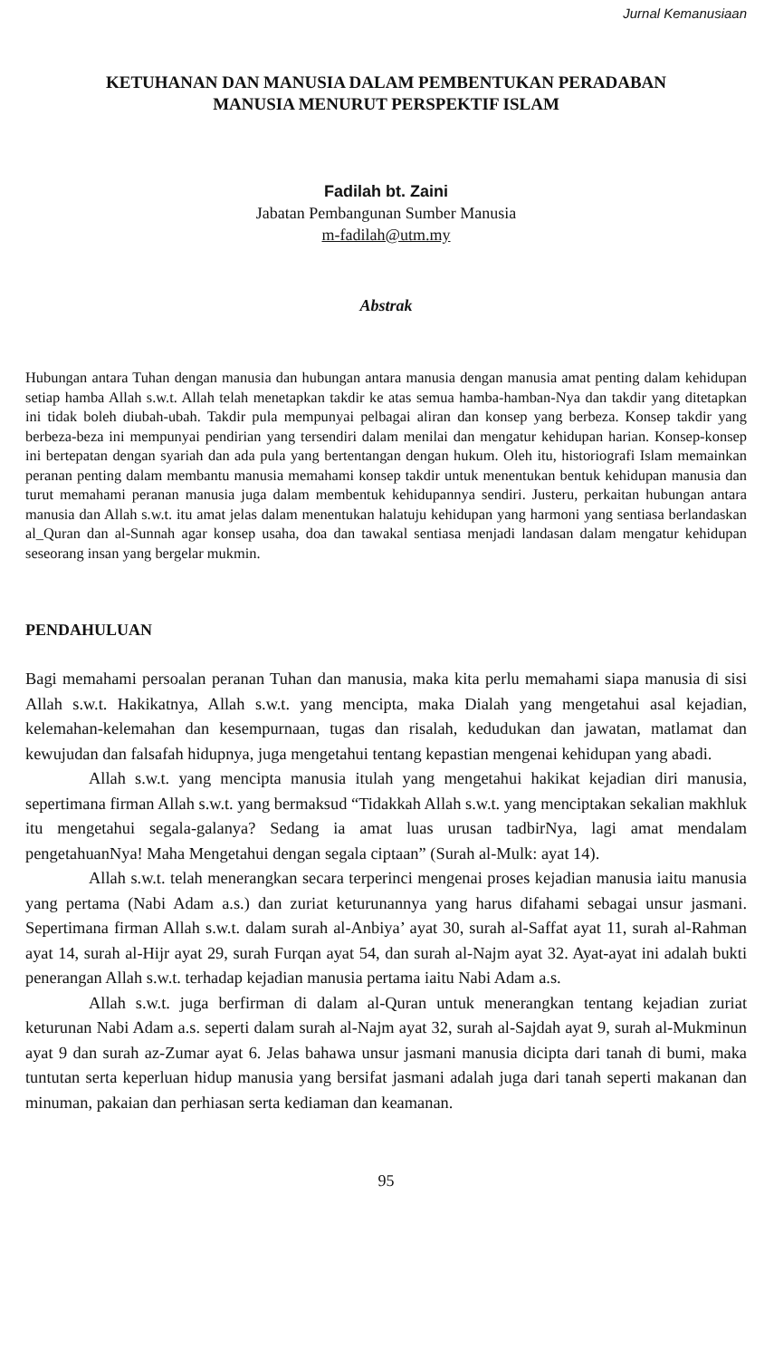Jurnal Kemanusiaan
KETUHANAN DAN MANUSIA DALAM PEMBENTUKAN PERADABAN
MANUSIA MENURUT PERSPEKTIF ISLAM
Fadilah bt. Zaini
Jabatan Pembangunan Sumber Manusia
m-fadilah@utm.my
Abstrak
Hubungan antara Tuhan dengan manusia dan hubungan antara manusia dengan manusia amat penting dalam kehidupan setiap hamba Allah s.w.t. Allah telah menetapkan takdir ke atas semua hamba-hamban-Nya dan takdir yang ditetapkan ini tidak boleh diubah-ubah. Takdir pula mempunyai pelbagai aliran dan konsep yang berbeza. Konsep takdir yang berbeza-beza ini mempunyai pendirian yang tersendiri dalam menilai dan mengatur kehidupan harian. Konsep-konsep ini bertepatan dengan syariah dan ada pula yang bertentangan dengan hukum. Oleh itu, historiografi Islam memainkan peranan penting dalam membantu manusia memahami konsep takdir untuk menentukan bentuk kehidupan manusia dan turut memahami peranan manusia juga dalam membentuk kehidupannya sendiri. Justeru, perkaitan hubungan antara manusia dan Allah s.w.t. itu amat jelas dalam menentukan halatuju kehidupan yang harmoni yang sentiasa berlandaskan al_Quran dan al-Sunnah agar konsep usaha, doa dan tawakal sentiasa menjadi landasan dalam mengatur kehidupan seseorang insan yang bergelar mukmin.
PENDAHULUAN
Bagi memahami persoalan peranan Tuhan dan manusia, maka kita perlu memahami siapa manusia di sisi Allah s.w.t. Hakikatnya, Allah s.w.t. yang mencipta, maka Dialah yang mengetahui asal kejadian, kelemahan-kelemahan dan kesempurnaan, tugas dan risalah, kedudukan dan jawatan, matlamat dan kewujudan dan falsafah hidupnya, juga mengetahui tentang kepastian mengenai kehidupan yang abadi.
Allah s.w.t. yang mencipta manusia itulah yang mengetahui hakikat kejadian diri manusia, sepertimana firman Allah s.w.t. yang bermaksud “Tidakkah Allah s.w.t. yang menciptakan sekalian makhluk itu mengetahui segala-galanya? Sedang ia amat luas urusan tadbirNya, lagi amat mendalam pengetahuanNya! Maha Mengetahui dengan segala ciptaan” (Surah al-Mulk: ayat 14).
Allah s.w.t. telah menerangkan secara terperinci mengenai proses kejadian manusia iaitu manusia yang pertama (Nabi Adam a.s.) dan zuriat keturunannya yang harus difahami sebagai unsur jasmani. Sepertimana firman Allah s.w.t. dalam surah al-Anbiya’ ayat 30, surah al-Saffat ayat 11, surah al-Rahman ayat 14, surah al-Hijr ayat 29, surah Furqan ayat 54, dan surah al-Najm ayat 32. Ayat-ayat ini adalah bukti penerangan Allah s.w.t. terhadap kejadian manusia pertama iaitu Nabi Adam a.s.
Allah s.w.t. juga berfirman di dalam al-Quran untuk menerangkan tentang kejadian zuriat keturunan Nabi Adam a.s. seperti dalam surah al-Najm ayat 32, surah al-Sajdah ayat 9, surah al-Mukminun ayat 9 dan surah az-Zumar ayat 6. Jelas bahawa unsur jasmani manusia dicipta dari tanah di bumi, maka tuntutan serta keperluan hidup manusia yang bersifat jasmani adalah juga dari tanah seperti makanan dan minuman, pakaian dan perhiasan serta kediaman dan keamanan.
95